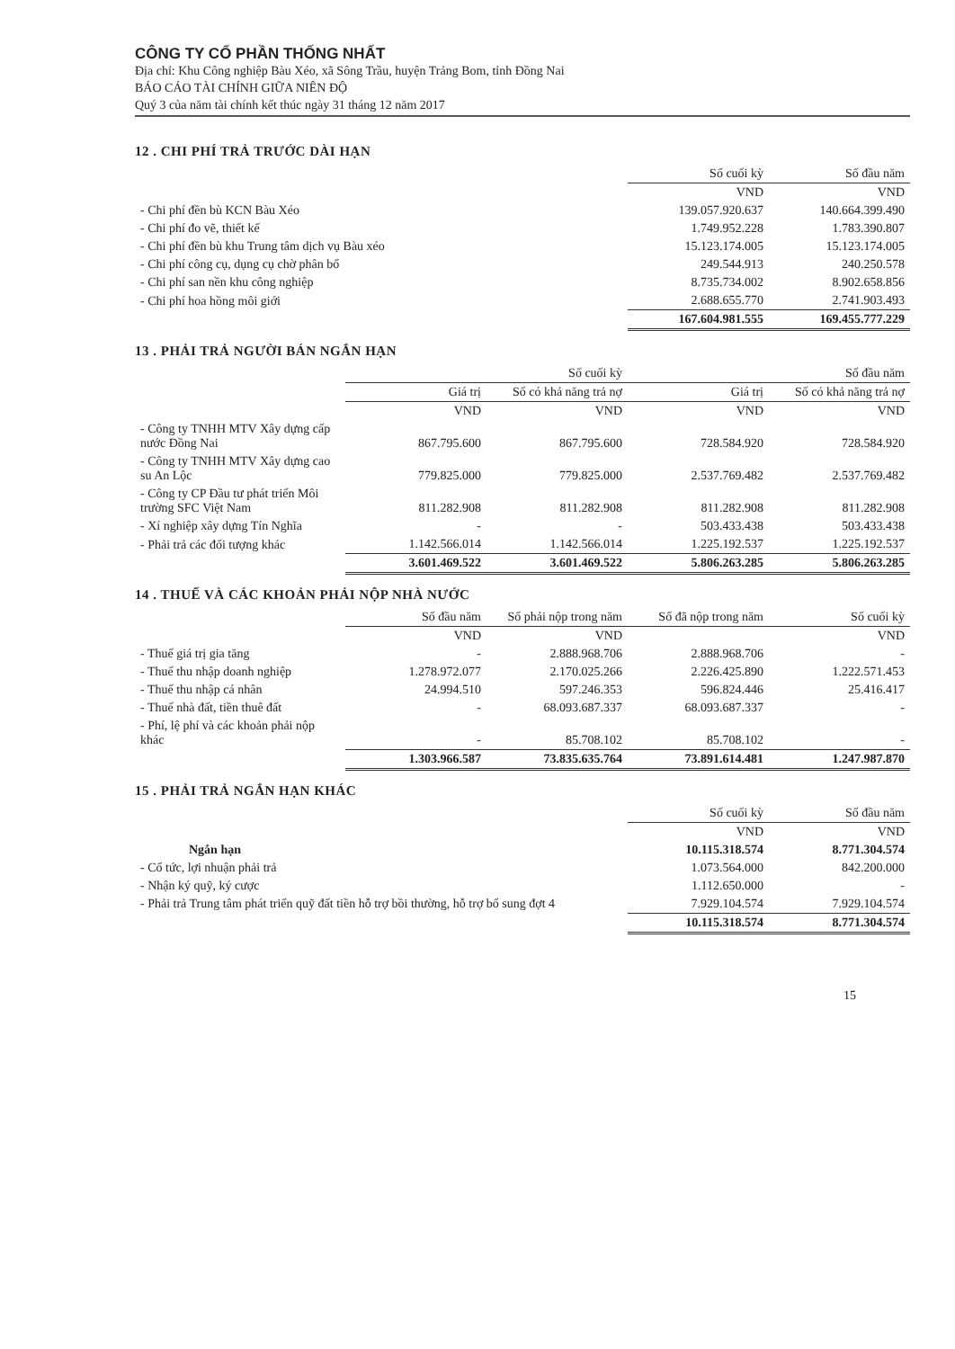CÔNG TY CỔ PHẦN THỐNG NHẤT
Địa chỉ: Khu Công nghiệp Bàu Xéo, xã Sông Trầu, huyện Trảng Bom, tỉnh Đồng Nai
BÁO CÁO TÀI CHÍNH GIỮA NIÊN ĐỘ
Quý 3 của năm tài chính kết thúc ngày 31 tháng 12 năm 2017
12 . CHI PHÍ TRẢ TRƯỚC DÀI HẠN
| | Số cuối kỳ | Số đầu năm |
| | VND | VND |
| - Chi phí đền bù KCN Bàu Xéo | 139.057.920.637 | 140.664.399.490 |
| - Chi phí đo vẽ, thiết kế | 1.749.952.228 | 1.783.390.807 |
| - Chi phí đền bù khu Trung tâm dịch vụ Bàu xéo | 15.123.174.005 | 15.123.174.005 |
| - Chi phí công cụ, dụng cụ chờ phân bổ | 249.544.913 | 240.250.578 |
| - Chi phí san nền khu công nghiệp | 8.735.734.002 | 8.902.658.856 |
| - Chi phí hoa hồng môi giới | 2.688.655.770 | 2.741.903.493 |
| | 167.604.981.555 | 169.455.777.229 |
13 . PHẢI TRẢ NGƯỜI BÁN NGẮN HẠN
| | Số cuối kỳ | | Số đầu năm | |
| | Giá trị | Số có khả năng trả nợ | Giá trị | Số có khả năng trả nợ |
| | VND | VND | VND | VND |
| - Công ty TNHH MTV Xây dựng cấp nước Đồng Nai | 867.795.600 | 867.795.600 | 728.584.920 | 728.584.920 |
| - Công ty TNHH MTV Xây dựng cao su An Lộc | 779.825.000 | 779.825.000 | 2.537.769.482 | 2.537.769.482 |
| - Công ty CP Đầu tư phát triển Môi trường SFC Việt Nam | 811.282.908 | 811.282.908 | 811.282.908 | 811.282.908 |
| - Xí nghiệp xây dựng Tín Nghĩa | - | - | 503.433.438 | 503.433.438 |
| - Phải trả các đối tượng khác | 1.142.566.014 | 1.142.566.014 | 1.225.192.537 | 1.225.192.537 |
| | 3.601.469.522 | 3.601.469.522 | 5.806.263.285 | 5.806.263.285 |
14 . THUẾ VÀ CÁC KHOẢN PHẢI NỘP NHÀ NƯỚC
| | Số đầu năm | Số phải nộp trong năm | Số đã nộp trong năm | Số cuối kỳ |
| | VND | VND | | VND |
| - Thuế giá trị gia tăng | - | 2.888.968.706 | 2.888.968.706 | - |
| - Thuế thu nhập doanh nghiệp | 1.278.972.077 | 2.170.025.266 | 2.226.425.890 | 1.222.571.453 |
| - Thuế thu nhập cá nhân | 24.994.510 | 597.246.353 | 596.824.446 | 25.416.417 |
| - Thuế nhà đất, tiền thuê đất | - | 68.093.687.337 | 68.093.687.337 | - |
| - Phí, lệ phí và các khoản phải nộp khác | - | 85.708.102 | 85.708.102 | - |
| | 1.303.966.587 | 73.835.635.764 | 73.891.614.481 | 1.247.987.870 |
15 . PHẢI TRẢ NGẮN HẠN KHÁC
| | Số cuối kỳ | Số đầu năm |
| | VND | VND |
| Ngắn hạn | 10.115.318.574 | 8.771.304.574 |
| - Cổ tức, lợi nhuận phải trả | 1.073.564.000 | 842.200.000 |
| - Nhận ký quỹ, ký cược | 1.112.650.000 | - |
| - Phải trả Trung tâm phát triển quỹ đất tiền hỗ trợ bồi thường, hỗ trợ bổ sung đợt 4 | 7.929.104.574 | 7.929.104.574 |
| | 10.115.318.574 | 8.771.304.574 |
15